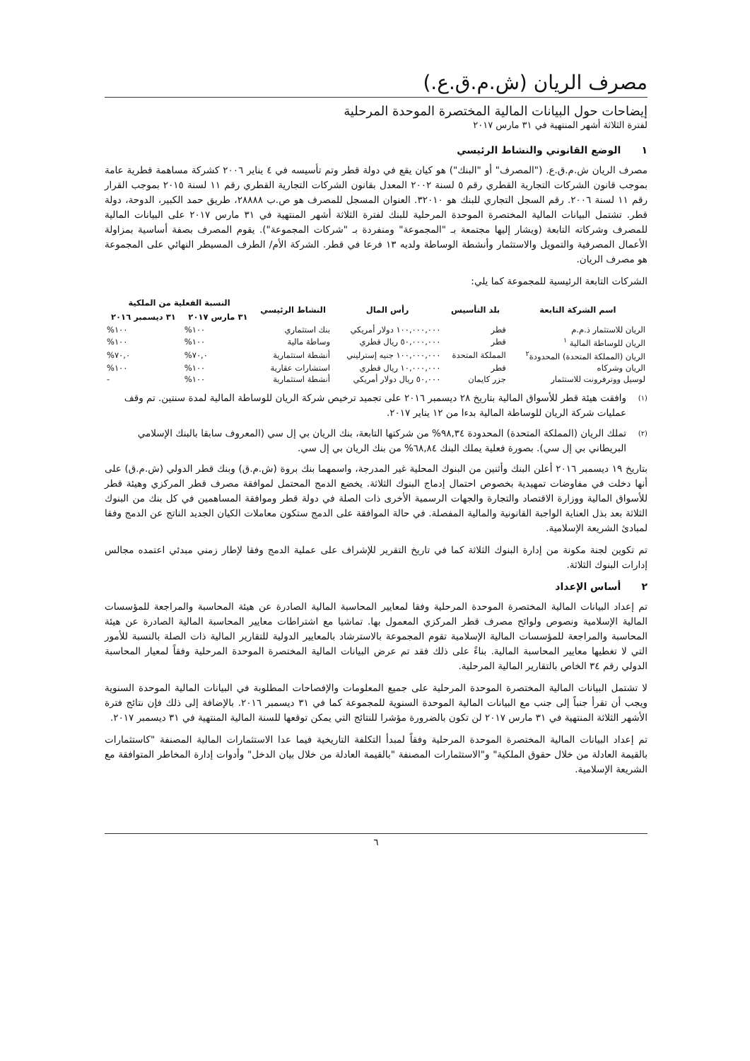مصرف الريان (ش.م.ق.ع.)
إيضاحات حول البيانات المالية المختصرة الموحدة المرحلية
لفترة الثلاثة أشهر المنتهية في ٣١ مارس ٢٠١٧
١ الوضع القانوني والنشاط الرئيسي
مصرف الريان ش.م.ق.ع. ("المصرف" أو "البنك") هو كيان يقع في دولة قطر وتم تأسيسه في ٤ يناير ٢٠٠٦ كشركة مساهمة قطرية عامة بموجب قانون الشركات التجارية القطري رقم ٥ لسنة ٢٠٠٢ المعدل بقانون الشركات التجارية القطري رقم ١١ لسنة ٢٠١٥ بموجب القرار رقم ١١ لسنة ٢٠٠٦. رقم السجل التجاري للبنك هو ٣٢٠١٠. العنوان المسجل للمصرف هو ص.ب ٢٨٨٨٨، طريق حمد الكبير، الدوحة، دولة قطر. تشتمل البيانات المالية المختصرة الموحدة المرحلية للبنك لفترة الثلاثة أشهر المنتهية في ٣١ مارس ٢٠١٧ على البيانات المالية للمصرف وشركاته التابعة (ويشار إليها مجتمعة بـ "المجموعة" ومنفردة بـ "شركات المجموعة"). يقوم المصرف بصفة أساسية بمزاولة الأعمال المصرفية والتمويل والاستثمار وأنشطة الوساطة ولديه ١٣ فرعا في قطر. الشركة الأم/ الطرف المسيطر النهائي على المجموعة هو مصرف الريان.
الشركات التابعة الرئيسية للمجموعة كما يلي:
| اسم الشركة التابعة | بلد التأسيس | رأس المال | النشاط الرئيسي | النسبة الفعلية من الملكية | |
| --- | --- | --- | --- | --- | --- |
| | | | | ٣١ مارس ٢٠١٧ | ٣١ ديسمبر ٢٠١٦ |
| الريان للاستثمار ذ.م.م | قطر | ١٠٠,٠٠٠,٠٠٠ دولار أمريكي | بنك استثماري | ١٠٠% | ١٠٠% |
| الريان للوساطة المالية <sup>١</sup> | قطر | ٥٠,٠٠٠,٠٠٠ ريال قطري | وساطة مالية | ١٠٠% | ١٠٠% |
| الريان (المملكة المتحدة) المحدودة<sup>٢</sup> | المملكة المتحدة | ١٠٠,٠٠٠,٠٠٠ جنيه إسترليني | أنشطة استثمارية | ٧٠,٠% | ٧٠,٠% |
| الريان وشركاه | قطر | ١٠,٠٠٠,٠٠٠ ريال قطري | استشارات عقارية | ١٠٠% | ١٠٠% |
| لوسيل ووترفرونت للاستثمار | جزر كايمان | ٥٠,٠٠٠ ريال دولار أمريكي | أنشطة استثمارية | ١٠٠% | - |
(١)
وافقت هيئة قطر للأسواق المالية بتاريخ ٢٨ ديسمبر ٢٠١٦ على تجميد ترخيص شركة الريان للوساطة المالية لمدة سنتين. تم وقف عمليات شركة الريان للوساطة المالية بدءا من ١٢ يناير ٢٠١٧.
(٢)
تملك الريان (المملكة المتحدة) المحدودة ٩٨,٣٤% من شركتها التابعة، بنك الريان بي إل سي (المعروف سابقا بالبنك الإسلامي البريطاني بي إل سي). بصورة فعلية يملك البنك ٦٨,٨٤% من بنك الريان بي إل سي.
بتاريخ ١٩ ديسمبر ٢٠١٦ أعلن البنك وأثنين من البنوك المحلية غير المدرجة، واسمهما بنك بروة (ش.م.ق) وبنك قطر الدولي (ش.م.ق) على أنها دخلت في مفاوضات تمهيدية بخصوص احتمال إدماج البنوك الثلاثة. يخضع الدمج المحتمل لموافقة مصرف قطر المركزي وهيئة قطر للأسواق المالية ووزارة الاقتصاد والتجارة والجهات الرسمية الأخرى ذات الصلة في دولة قطر وموافقة المساهمين في كل بنك من البنوك الثلاثة بعد بذل العناية الواجبة القانونية والمالية المفصلة. في حالة الموافقة على الدمج ستكون معاملات الكيان الجديد الناتج عن الدمج وفقا لمبادئ الشريعة الإسلامية.
تم تكوين لجنة مكونة من إدارة البنوك الثلاثة كما في تاريخ التقرير للإشراف على عملية الدمج وفقا لإطار زمني مبدئي اعتمده مجالس إدارات البنوك الثلاثة.
٢ أساس الإعداد
تم إعداد البيانات المالية المختصرة الموحدة المرحلية وفقا لمعايير المحاسبة المالية الصادرة عن هيئة المحاسبة والمراجعة للمؤسسات المالية الإسلامية ونصوص ولوائح مصرف قطر المركزي المعمول بها. تماشيا مع اشتراطات معايير المحاسبة المالية الصادرة عن هيئة المحاسبة والمراجعة للمؤسسات المالية الإسلامية تقوم المجموعة بالاسترشاد بالمعايير الدولية للتقارير المالية ذات الصلة بالنسبة للأمور التي لا تغطيها معايير المحاسبة المالية. بناءً على ذلك فقد تم عرض البيانات المالية المختصرة الموحدة المرحلية وفقاً لمعيار المحاسبة الدولي رقم ٣٤ الخاص بالتقارير المالية المرحلية.
لا تشتمل البيانات المالية المختصرة الموحدة المرحلية على جميع المعلومات والإفصاحات المطلوبة في البيانات المالية الموحدة السنوية ويجب أن تقرأ جنباً إلى جنب مع البيانات المالية الموحدة السنوية للمجموعة كما في ٣١ ديسمبر ٢٠١٦. بالإضافة إلى ذلك فإن نتائج فترة الأشهر الثلاثة المنتهية في ٣١ مارس ٢٠١٧ لن تكون بالضرورة مؤشرا للنتائج التي يمكن توقعها للسنة المالية المنتهية في ٣١ ديسمبر ٢٠١٧.
تم إعداد البيانات المالية المختصرة الموحدة المرحلية وفقاً لمبدأ التكلفة التاريخية فيما عدا الاستثمارات المالية المصنفة "كاستثمارات بالقيمة العادلة من خلال حقوق الملكية" و"الاستثمارات المصنفة "بالقيمة العادلة من خلال بيان الدخل" وأدوات إدارة المخاطر المتوافقة مع الشريعة الإسلامية.
٦